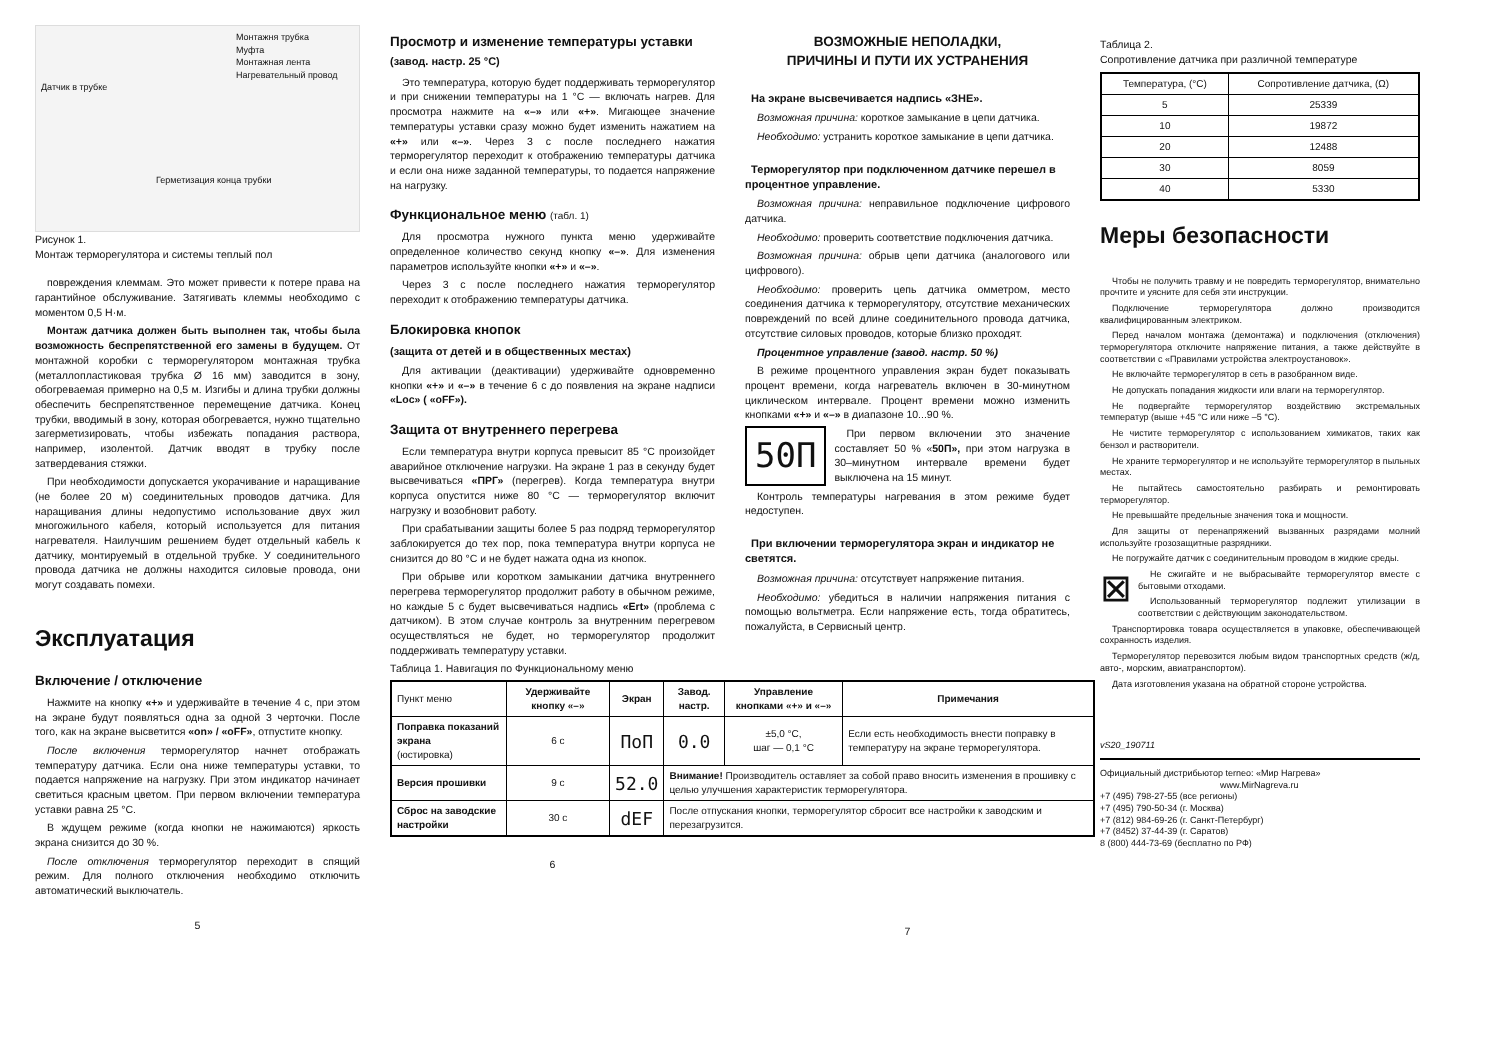Монтажня трубка
Муфта
Монтажная лента
Нагревательный провод
Датчик в трубке
Герметизация конца трубки
Рисунок 1.
Монтаж терморегулятора и системы теплый пол
повреждения клеммам. Это может привести к потере права на гарантийное обслуживание. Затягивать клеммы необходимо с моментом 0,5 Н·м.
Монтаж датчика должен быть выполнен так, чтобы была возможность беспрепятственной его замены в будущем. От монтажной коробки с терморегулятором монтажная трубка (металлопластиковая трубка Ø 16 мм) заводится в зону, обогреваемая примерно на 0,5 м. Изгибы и длина трубки должны обеспечить беспрепятственное перемещение датчика. Конец трубки, вводимый в зону, которая обогревается, нужно тщательно загерметизировать, чтобы избежать попадания раствора, например, изолентой. Датчик вводят в трубку после затвердевания стяжки.
При необходимости допускается укорачивание и наращивание (не более 20 м) соединительных проводов датчика. Для наращивания длины недопустимо использование двух жил многожильного кабеля, который используется для питания нагревателя. Наилучшим решением будет отдельный кабель к датчику, монтируемый в отдельной трубке. У соединительного провода датчика не должны находится силовые провода, они могут создавать помехи.
Эксплуатация
Включение / отключение
Нажмите на кнопку «+» и удерживайте в течение 4 с, при этом на экране будут появляться одна за одной 3 черточки. После того, как на экране высветится «on» / «oFF», отпустите кнопку.
После включения терморегулятор начнет отображать температуру датчика. Если она ниже температуры уставки, то подается напряжение на нагрузку. При этом индикатор начинает светиться красным цветом. При первом включении температура уставки равна 25 °C.
В ждущем режиме (когда кнопки не нажимаются) яркость экрана снизится до 30 %.
После отключения терморегулятор переходит в спящий режим. Для полного отключения необходимо отключить автоматический выключатель.
5
Просмотр и изменение температуры уставки (завод. настр. 25 °C)
Это температура, которую будет поддерживать терморегулятор и при снижении температуры на 1 °C — включать нагрев. Для просмотра нажмите на «–» или «+». Мигающее значение температуры уставки сразу можно будет изменить нажатием на «+» или «–». Через 3 с после последнего нажатия терморегулятор переходит к отображению температуры датчика и если она ниже заданной температуры, то подается напряжение на нагрузку.
Функциональное меню (табл. 1)
Для просмотра нужного пункта меню удерживайте определенное количество секунд кнопку «–». Для изменения параметров используйте кнопки «+» и «–».
Через 3 с после последнего нажатия терморегулятор переходит к отображению температуры датчика.
Блокировка кнопок
(защита от детей и в общественных местах)
Для активации (деактивации) удерживайте одновременно кнопки «+» и «–» в течение 6 с до появления на экране надписи «Loc» ( «oFF»).
Защита от внутреннего перегрева
Если температура внутри корпуса превысит 85 °C произойдет аварийное отключение нагрузки. На экране 1 раз в секунду будет высвечиваться «ПРГ» (перегрев). Когда температура внутри корпуса опустится ниже 80 °C — терморегулятор включит нагрузку и возобновит работу.
При срабатывании защиты более 5 раз подряд терморегулятор заблокируется до тех пор, пока температура внутри корпуса не снизится до 80 °C и не будет нажата одна из кнопок.
При обрыве или коротком замыкании датчика внутреннего перегрева терморегулятор продолжит работу в обычном режиме, но каждые 5 с будет высвечиваться надпись «Ert» (проблема с датчиком). В этом случае контроль за внутренним перегревом осуществляться не будет, но терморегулятор продолжит поддерживать температуру уставки.
Таблица 1. Навигация по Функциональному меню
| Пункт меню | Удерживайте кнопку «–» | Экран | Завод. настр. | Управление кнопками «+» и «–» | Примечания |
| --- | --- | --- | --- | --- | --- |
| Поправка показаний экрана (юстировка) | 6 с | ПoП | 0.0 | ±5,0 °C, шаг — 0,1 °C | Если есть необходимость внести поправку в температуру на экране терморегулятора. |
| Версия прошивки | 9 с | 52.0 | Внимание! Производитель оставляет за собой право вносить изменения в прошивку с целью улучшения характеристик терморегулятора. | | |
| Сброс на заводские настройки | 30 с | dEF | После отпускания кнопки, терморегулятор сбросит все настройки к заводским и перезагрузится. | | |
6
ВОЗМОЖНЫЕ НЕПОЛАДКИ,
ПРИЧИНЫ И ПУТИ ИХ УСТРАНЕНИЯ
На экране высвечивается надпись «ЗНЕ».
Возможная причина: короткое замыкание в цепи датчика.
Необходимо: устранить короткое замыкание в цепи датчика.
Терморегулятор при подключенном датчике перешел в процентное управление.
Возможная причина: неправильное подключение цифрового датчика.
Необходимо: проверить соответствие подключения датчика.
Возможная причина: обрыв цепи датчика (аналогового или цифрового).
Необходимо: проверить цепь датчика омметром, место соединения датчика к терморегулятору, отсутствие механических повреждений по всей длине соединительного провода датчика, отсутствие силовых проводов, которые близко проходят.
Процентное управление (завод. настр. 50 %)
В режиме процентного управления экран будет показывать процент времени, когда нагреватель включен в 30-минутном циклическом интервале. Процент времени можно изменить кнопками «+» и «–» в диапазоне 10...90 %.
50П
При первом включении это значение составляет 50 % «50П», при этом нагрузка в 30–минутном интервале времени будет выключена на 15 минут.
Контроль температуры нагревания в этом режиме будет недоступен.
При включении терморегулятора экран и индикатор не светятся.
Возможная причина: отсутствует напряжение питания.
Необходимо: убедиться в наличии напряжения питания с помощью вольтметра. Если напряжение есть, тогда обратитесь, пожалуйста, в Сервисный центр.
7
Таблица 2.
Сопротивление датчика при различной температуре
| Температура, (°C) | Сопротивление датчика, (Ω) |
| 5 | 25339 |
| 10 | 19872 |
| 20 | 12488 |
| 30 | 8059 |
| 40 | 5330 |
Меры безопасности
Чтобы не получить травму и не повредить терморегулятор, внимательно прочтите и уясните для себя эти инструкции.
Подключение терморегулятора должно производится квалифицированным электриком.
Перед началом монтажа (демонтажа) и подключения (отключения) терморегулятора отключите напряжение питания, а также действуйте в соответствии с «Правилами устройства электроустановок».
Не включайте терморегулятор в сеть в разобранном виде.
Не допускать попадания жидкости или влаги на терморегулятор.
Не подвергайте терморегулятор воздействию экстремальных температур (выше +45 °C или ниже –5 °C).
Не чистите терморегулятор с использованием химикатов, таких как бензол и растворители.
Не храните терморегулятор и не используйте терморегулятор в пыльных местах.
Не пытайтесь самостоятельно разбирать и ремонтировать терморегулятор.
Не превышайте предельные значения тока и мощности.
Для защиты от перенапряжений вызванных разрядами молний используйте грозозащитные разрядники.
Не погружайте датчик с соединительным проводом в жидкие среды.
⊠
Не сжигайте и не выбрасывайте терморегулятор вместе с бытовыми отходами.
Использованный терморегулятор подлежит утилизации в соответствии с действующим законодательством.
Транспортировка товара осуществляется в упаковке, обеспечивающей сохранность изделия.
Терморегулятор перевозится любым видом транспортных средств (ж/д, авто-, морским, авиатранспортом).
Дата изготовления указана на обратной стороне устройства.
vS20_190711
Официальный дистрибьютор terneo: «Мир Нагрева»
www.MirNagreva.ru
+7 (495) 798-27-55 (все регионы)
+7 (495) 790-50-34 (г. Москва)
+7 (812) 984-69-26 (г. Санкт-Петербург)
+7 (8452) 37-44-39 (г. Саратов)
8 (800) 444-73-69 (бесплатно по РФ)